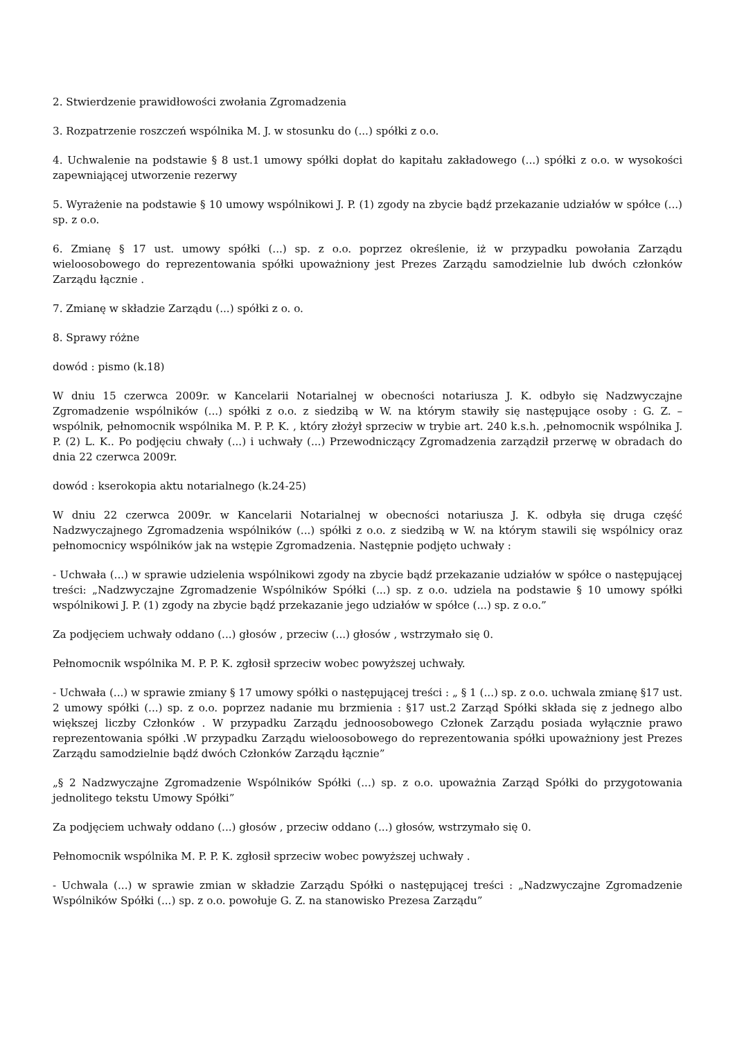2. Stwierdzenie prawidłowości zwołania Zgromadzenia
3. Rozpatrzenie roszczeń wspólnika M. J. w stosunku do (...) spółki z o.o.
4. Uchwalenie na podstawie § 8 ust.1 umowy spółki dopłat do kapitału zakładowego (...) spółki z o.o. w wysokości zapewniającej utworzenie rezerwy
5. Wyrażenie na podstawie § 10 umowy wspólnikowi J. P. (1) zgody na zbycie bądź przekazanie udziałów w spółce (...) sp. z o.o.
6. Zmianę § 17 ust. umowy spółki (...) sp. z o.o. poprzez określenie, iż w przypadku powołania Zarządu wieloosobowego do reprezentowania spółki upoważniony jest Prezes Zarządu samodzielnie lub dwóch członków Zarządu łącznie .
7. Zmianę w składzie Zarządu (...) spółki z o. o.
8. Sprawy różne
dowód : pismo (k.18)
W dniu 15 czerwca 2009r. w Kancelarii Notarialnej w obecności notariusza J. K. odbyło się Nadzwyczajne Zgromadzenie wspólników (...) spółki z o.o. z siedzibą w W. na którym stawiły się następujące osoby : G. Z. – wspólnik, pełnomocnik wspólnika M. P. P. K. , który złożył sprzeciw w trybie art. 240 k.s.h. ,pełnomocnik wspólnika J. P. (2) L. K.. Po podjęciu chwały (...) i uchwały (...) Przewodniczący Zgromadzenia zarządził przerwę w obradach do dnia 22 czerwca 2009r.
dowód : kserokopia aktu notarialnego (k.24-25)
W dniu 22 czerwca 2009r. w Kancelarii Notarialnej w obecności notariusza J. K. odbyła się druga część Nadzwyczajnego Zgromadzenia wspólników (...) spółki z o.o. z siedzibą w W. na którym stawili się wspólnicy oraz pełnomocnicy wspólników jak na wstępie Zgromadzenia. Następnie podjęto uchwały :
- Uchwała (...) w sprawie udzielenia wspólnikowi zgody na zbycie bądź przekazanie udziałów w spółce o następującej treści: „Nadzwyczajne Zgromadzenie Wspólników Spółki (...) sp. z o.o. udziela na podstawie § 10 umowy spółki wspólnikowi J. P. (1) zgody na zbycie bądź przekazanie jego udziałów w spółce (...) sp. z o.o.”
Za podjęciem uchwały oddano (...) głosów , przeciw (...) głosów , wstrzymało się 0.
Pełnomocnik wspólnika M. P. P. K. zgłosił sprzeciw wobec powyższej uchwały.
- Uchwała (...) w sprawie zmiany § 17 umowy spółki o następującej treści : „ § 1 (...) sp. z o.o. uchwala zmianę §17 ust. 2 umowy spółki (...) sp. z o.o. poprzez nadanie mu brzmienia : §17 ust.2 Zarząd Spółki składa się z jednego albo większej liczby Członków . W przypadku Zarządu jednoosobowego Członek Zarządu posiada wyłącznie prawo reprezentowania spółki .W przypadku Zarządu wieloosobowego do reprezentowania spółki upoważniony jest Prezes Zarządu samodzielnie bądź dwóch Członków Zarządu łącznie”
„§ 2 Nadzwyczajne Zgromadzenie Wspólników Spółki (...) sp. z o.o. upoważnia Zarząd Spółki do przygotowania jednolitego tekstu Umowy Spółki”
Za podjęciem uchwały oddano (...) głosów , przeciw oddano (...) głosów, wstrzymało się 0.
Pełnomocnik wspólnika M. P. P. K. zgłosił sprzeciw wobec powyższej uchwały .
- Uchwala (...) w sprawie zmian w składzie Zarządu Spółki o następującej treści : „Nadzwyczajne Zgromadzenie Wspólników Spółki (...) sp. z o.o. powołuje G. Z. na stanowisko Prezesa Zarządu”